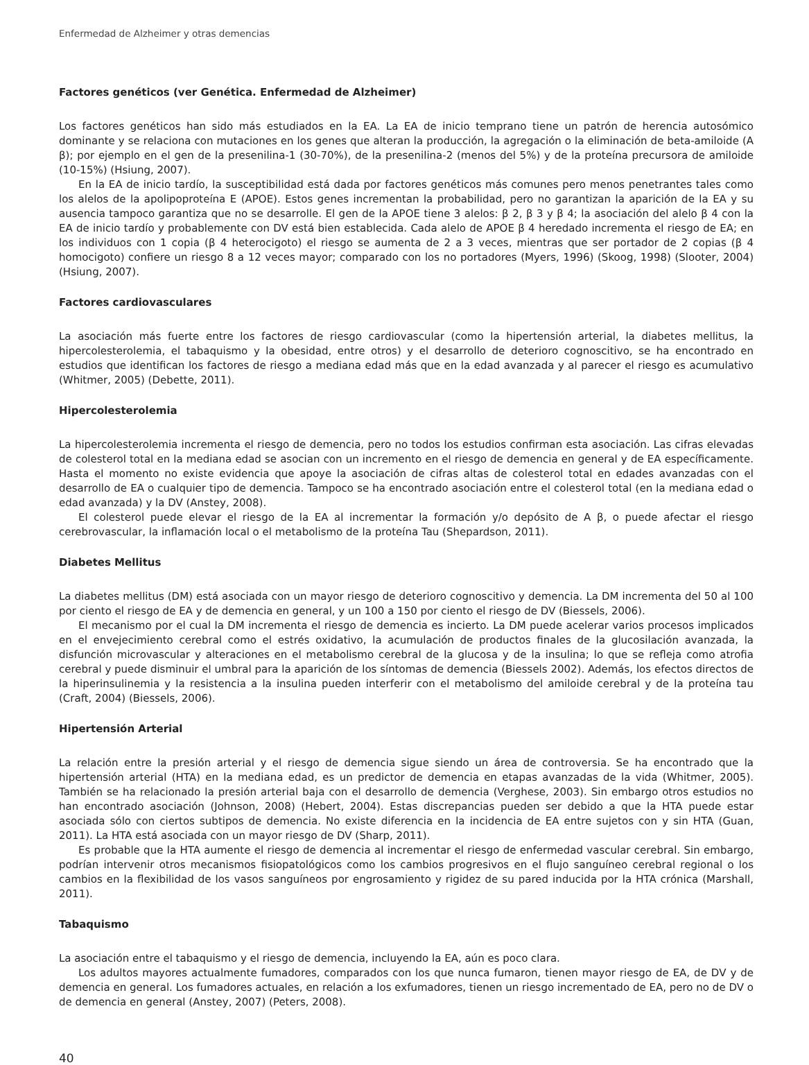Enfermedad de Alzheimer y otras demencias
Factores genéticos (ver Genética. Enfermedad de Alzheimer)
Los factores genéticos han sido más estudiados en la EA. La EA de inicio temprano tiene un patrón de herencia autosómico dominante y se relaciona con mutaciones en los genes que alteran la producción, la agregación o la eliminación de beta-amiloide (A β); por ejemplo en el gen de la presenilina-1 (30-70%), de la presenilina-2 (menos del 5%) y de la proteína precursora de amiloide (10-15%) (Hsiung, 2007).
En la EA de inicio tardío, la susceptibilidad está dada por factores genéticos más comunes pero menos penetrantes tales como los alelos de la apolipoproteína E (APOE). Estos genes incrementan la probabilidad, pero no garantizan la aparición de la EA y su ausencia tampoco garantiza que no se desarrolle. El gen de la APOE tiene 3 alelos: β 2, β 3 y β 4; la asociación del alelo β 4 con la EA de inicio tardío y probablemente con DV está bien establecida. Cada alelo de APOE β 4 heredado incrementa el riesgo de EA; en los individuos con 1 copia (β 4 heterocigoto) el riesgo se aumenta de 2 a 3 veces, mientras que ser portador de 2 copias (β 4 homocigoto) confiere un riesgo 8 a 12 veces mayor; comparado con los no portadores (Myers, 1996) (Skoog, 1998) (Slooter, 2004) (Hsiung, 2007).
Factores cardiovasculares
La asociación más fuerte entre los factores de riesgo cardiovascular (como la hipertensión arterial, la diabetes mellitus, la hipercolesterolemia, el tabaquismo y la obesidad, entre otros) y el desarrollo de deterioro cognoscitivo, se ha encontrado en estudios que identifican los factores de riesgo a mediana edad más que en la edad avanzada y al parecer el riesgo es acumulativo (Whitmer, 2005) (Debette, 2011).
Hipercolesterolemia
La hipercolesterolemia incrementa el riesgo de demencia, pero no todos los estudios confirman esta asociación. Las cifras elevadas de colesterol total en la mediana edad se asocian con un incremento en el riesgo de demencia en general y de EA específicamente. Hasta el momento no existe evidencia que apoye la asociación de cifras altas de colesterol total en edades avanzadas con el desarrollo de EA o cualquier tipo de demencia. Tampoco se ha encontrado asociación entre el colesterol total (en la mediana edad o edad avanzada) y la DV (Anstey, 2008).
El colesterol puede elevar el riesgo de la EA al incrementar la formación y/o depósito de A β, o puede afectar el riesgo cerebrovascular, la inflamación local o el metabolismo de la proteína Tau (Shepardson, 2011).
Diabetes Mellitus
La diabetes mellitus (DM) está asociada con un mayor riesgo de deterioro cognoscitivo y demencia. La DM incrementa del 50 al 100 por ciento el riesgo de EA y de demencia en general, y un 100 a 150 por ciento el riesgo de DV (Biessels, 2006).
El mecanismo por el cual la DM incrementa el riesgo de demencia es incierto. La DM puede acelerar varios procesos implicados en el envejecimiento cerebral como el estrés oxidativo, la acumulación de productos finales de la glucosilación avanzada, la disfunción microvascular y alteraciones en el metabolismo cerebral de la glucosa y de la insulina; lo que se refleja como atrofia cerebral y puede disminuir el umbral para la aparición de los síntomas de demencia (Biessels 2002). Además, los efectos directos de la hiperinsulinemia y la resistencia a la insulina pueden interferir con el metabolismo del amiloide cerebral y de la proteína tau (Craft, 2004) (Biessels, 2006).
Hipertensión Arterial
La relación entre la presión arterial y el riesgo de demencia sigue siendo un área de controversia. Se ha encontrado que la hipertensión arterial (HTA) en la mediana edad, es un predictor de demencia en etapas avanzadas de la vida (Whitmer, 2005). También se ha relacionado la presión arterial baja con el desarrollo de demencia (Verghese, 2003). Sin embargo otros estudios no han encontrado asociación (Johnson, 2008) (Hebert, 2004). Estas discrepancias pueden ser debido a que la HTA puede estar asociada sólo con ciertos subtipos de demencia. No existe diferencia en la incidencia de EA entre sujetos con y sin HTA (Guan, 2011). La HTA está asociada con un mayor riesgo de DV (Sharp, 2011).
Es probable que la HTA aumente el riesgo de demencia al incrementar el riesgo de enfermedad vascular cerebral. Sin embargo, podrían intervenir otros mecanismos fisiopatológicos como los cambios progresivos en el flujo sanguíneo cerebral regional o los cambios en la flexibilidad de los vasos sanguíneos por engrosamiento y rigidez de su pared inducida por la HTA crónica (Marshall, 2011).
Tabaquismo
La asociación entre el tabaquismo y el riesgo de demencia, incluyendo la EA, aún es poco clara.
Los adultos mayores actualmente fumadores, comparados con los que nunca fumaron, tienen mayor riesgo de EA, de DV y de demencia en general. Los fumadores actuales, en relación a los exfumadores, tienen un riesgo incrementado de EA, pero no de DV o de demencia en general (Anstey, 2007) (Peters, 2008).
40